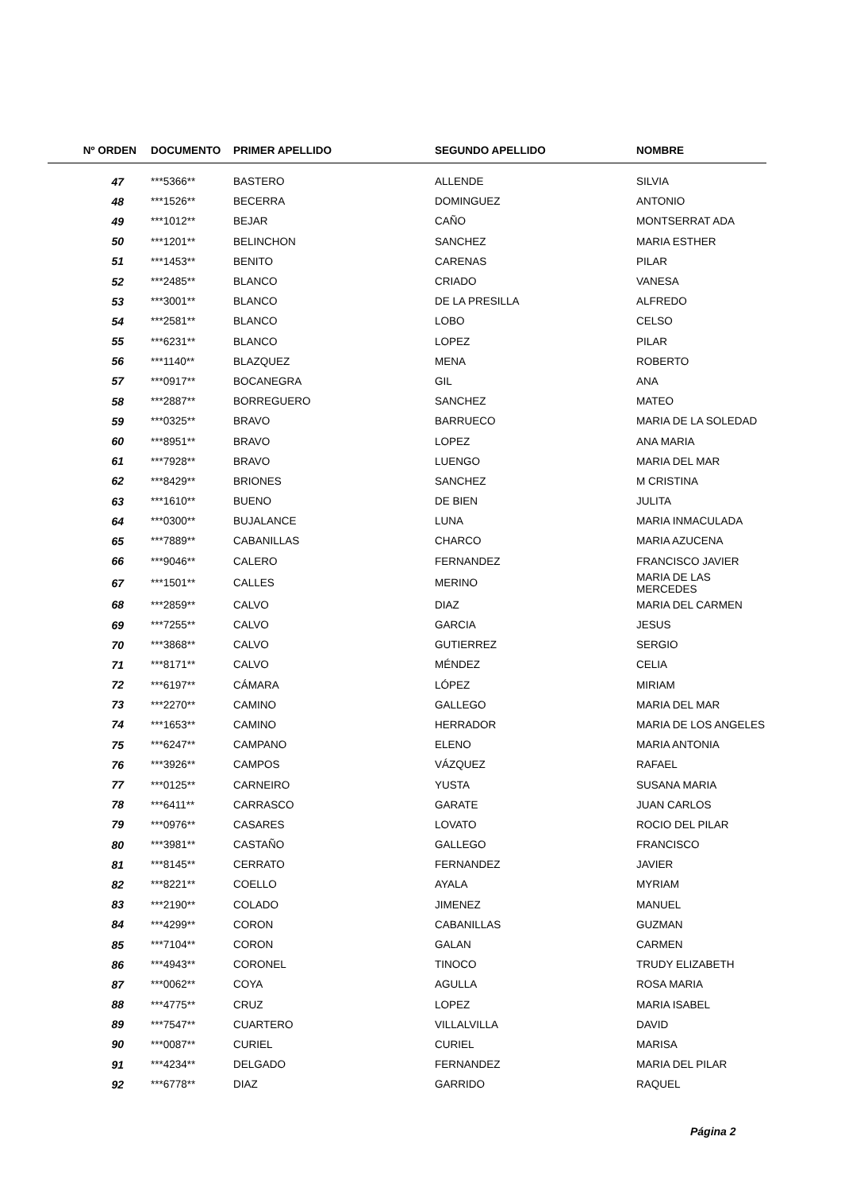| Nº ORDEN | DOCUMENTO | PRIMER APELLIDO | SEGUNDO APELLIDO | NOMBRE |
| --- | --- | --- | --- | --- |
| 47 | ***5366** | BASTERO | ALLENDE | SILVIA |
| 48 | ***1526** | BECERRA | DOMINGUEZ | ANTONIO |
| 49 | ***1012** | BEJAR | CAÑO | MONTSERRAT ADA |
| 50 | ***1201** | BELINCHON | SANCHEZ | MARIA ESTHER |
| 51 | ***1453** | BENITO | CARENAS | PILAR |
| 52 | ***2485** | BLANCO | CRIADO | VANESA |
| 53 | ***3001** | BLANCO | DE LA PRESILLA | ALFREDO |
| 54 | ***2581** | BLANCO | LOBO | CELSO |
| 55 | ***6231** | BLANCO | LOPEZ | PILAR |
| 56 | ***1140** | BLAZQUEZ | MENA | ROBERTO |
| 57 | ***0917** | BOCANEGRA | GIL | ANA |
| 58 | ***2887** | BORREGUERO | SANCHEZ | MATEO |
| 59 | ***0325** | BRAVO | BARRUECO | MARIA DE LA SOLEDAD |
| 60 | ***8951** | BRAVO | LOPEZ | ANA MARIA |
| 61 | ***7928** | BRAVO | LUENGO | MARIA DEL MAR |
| 62 | ***8429** | BRIONES | SANCHEZ | M CRISTINA |
| 63 | ***1610** | BUENO | DE BIEN | JULITA |
| 64 | ***0300** | BUJALANCE | LUNA | MARIA INMACULADA |
| 65 | ***7889** | CABANILLAS | CHARCO | MARIA AZUCENA |
| 66 | ***9046** | CALERO | FERNANDEZ | FRANCISCO JAVIER |
| 67 | ***1501** | CALLES | MERINO | MARIA DE LAS MERCEDES |
| 68 | ***2859** | CALVO | DIAZ | MARIA DEL CARMEN |
| 69 | ***7255** | CALVO | GARCIA | JESUS |
| 70 | ***3868** | CALVO | GUTIERREZ | SERGIO |
| 71 | ***8171** | CALVO | MÉNDEZ | CELIA |
| 72 | ***6197** | CÁMARA | LÓPEZ | MIRIAM |
| 73 | ***2270** | CAMINO | GALLEGO | MARIA DEL MAR |
| 74 | ***1653** | CAMINO | HERRADOR | MARIA DE LOS ANGELES |
| 75 | ***6247** | CAMPANO | ELENO | MARIA ANTONIA |
| 76 | ***3926** | CAMPOS | VÁZQUEZ | RAFAEL |
| 77 | ***0125** | CARNEIRO | YUSTA | SUSANA MARIA |
| 78 | ***6411** | CARRASCO | GARATE | JUAN CARLOS |
| 79 | ***0976** | CASARES | LOVATO | ROCIO DEL PILAR |
| 80 | ***3981** | CASTAÑO | GALLEGO | FRANCISCO |
| 81 | ***8145** | CERRATO | FERNANDEZ | JAVIER |
| 82 | ***8221** | COELLO | AYALA | MYRIAM |
| 83 | ***2190** | COLADO | JIMENEZ | MANUEL |
| 84 | ***4299** | CORON | CABANILLAS | GUZMAN |
| 85 | ***7104** | CORON | GALAN | CARMEN |
| 86 | ***4943** | CORONEL | TINOCO | TRUDY ELIZABETH |
| 87 | ***0062** | COYA | AGULLA | ROSA MARIA |
| 88 | ***4775** | CRUZ | LOPEZ | MARIA ISABEL |
| 89 | ***7547** | CUARTERO | VILLALVILLA | DAVID |
| 90 | ***0087** | CURIEL | CURIEL | MARISA |
| 91 | ***4234** | DELGADO | FERNANDEZ | MARIA DEL PILAR |
| 92 | ***6778** | DIAZ | GARRIDO | RAQUEL |
Página 2